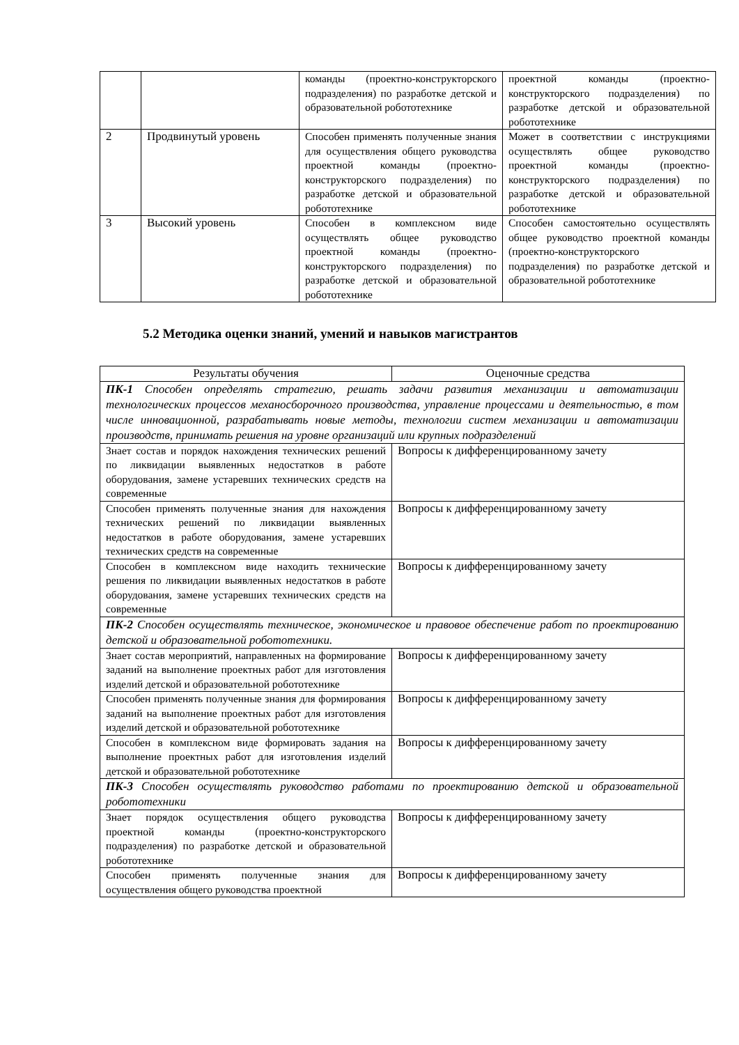| | | команды (проектно-конструкторского подразделения) по разработке детской и образовательной робототехнике | проектной команды (проектно-конструкторского подразделения) по разработке детской и образовательной робототехнике |
| 2 | Продвинутый уровень | Способен применять полученные знания для осуществления общего руководства проектной команды (проектно-конструкторского подразделения) по разработке детской и образовательной робототехнике | Может в соответствии с инструкциями осуществлять общее руководство проектной команды (проектно-конструкторского подразделения) по разработке детской и образовательной робототехнике |
| 3 | Высокий уровень | Способен в комплексном виде осуществлять общее руководство проектной команды (проектно-конструкторского подразделения) по разработке детской и образовательной робототехнике | Способен самостоятельно осуществлять общее руководство проектной команды (проектно-конструкторского подразделения) по разработке детской и образовательной робототехнике |
5.2 Методика оценки знаний, умений и навыков магистрантов
| Результаты обучения | Оценочные средства |
| --- | --- |
| ПК-1 Способен определять стратегию, решать задачи развития механизации и автоматизации технологических процессов механосборочного производства, управление процессами и деятельностью, в том числе инновационной, разрабатывать новые методы, технологии систем механизации и автоматизации производств, принимать решения на уровне организаций или крупных подразделений | |
| Знает состав и порядок нахождения технических решений по ликвидации выявленных недостатков в работе оборудования, замене устаревших технических средств на современные | Вопросы к дифференцированному зачету |
| Способен применять полученные знания для нахождения технических решений по ликвидации выявленных недостатков в работе оборудования, замене устаревших технических средств на современные | Вопросы к дифференцированному зачету |
| Способен в комплексном виде находить технические решения по ликвидации выявленных недостатков в работе оборудования, замене устаревших технических средств на современные | Вопросы к дифференцированному зачету |
| ПК-2 Способен осуществлять техническое, экономическое и правовое обеспечение работ по проектированию детской и образовательной робототехники. | |
| Знает состав мероприятий, направленных на формирование заданий на выполнение проектных работ для изготовления изделий детской и образовательной робототехнике | Вопросы к дифференцированному зачету |
| Способен применять полученные знания для формирования заданий на выполнение проектных работ для изготовления изделий детской и образовательной робототехнике | Вопросы к дифференцированному зачету |
| Способен в комплексном виде формировать задания на выполнение проектных работ для изготовления изделий детской и образовательной робототехнике | Вопросы к дифференцированному зачету |
| ПК-3 Способен осуществлять руководство работами по проектированию детской и образовательной робототехники | |
| Знает порядок осуществления общего руководства проектной команды (проектно-конструкторского подразделения) по разработке детской и образовательной робототехнике | Вопросы к дифференцированному зачету |
| Способен применять полученные знания для осуществления общего руководства проектной | Вопросы к дифференцированному зачету |